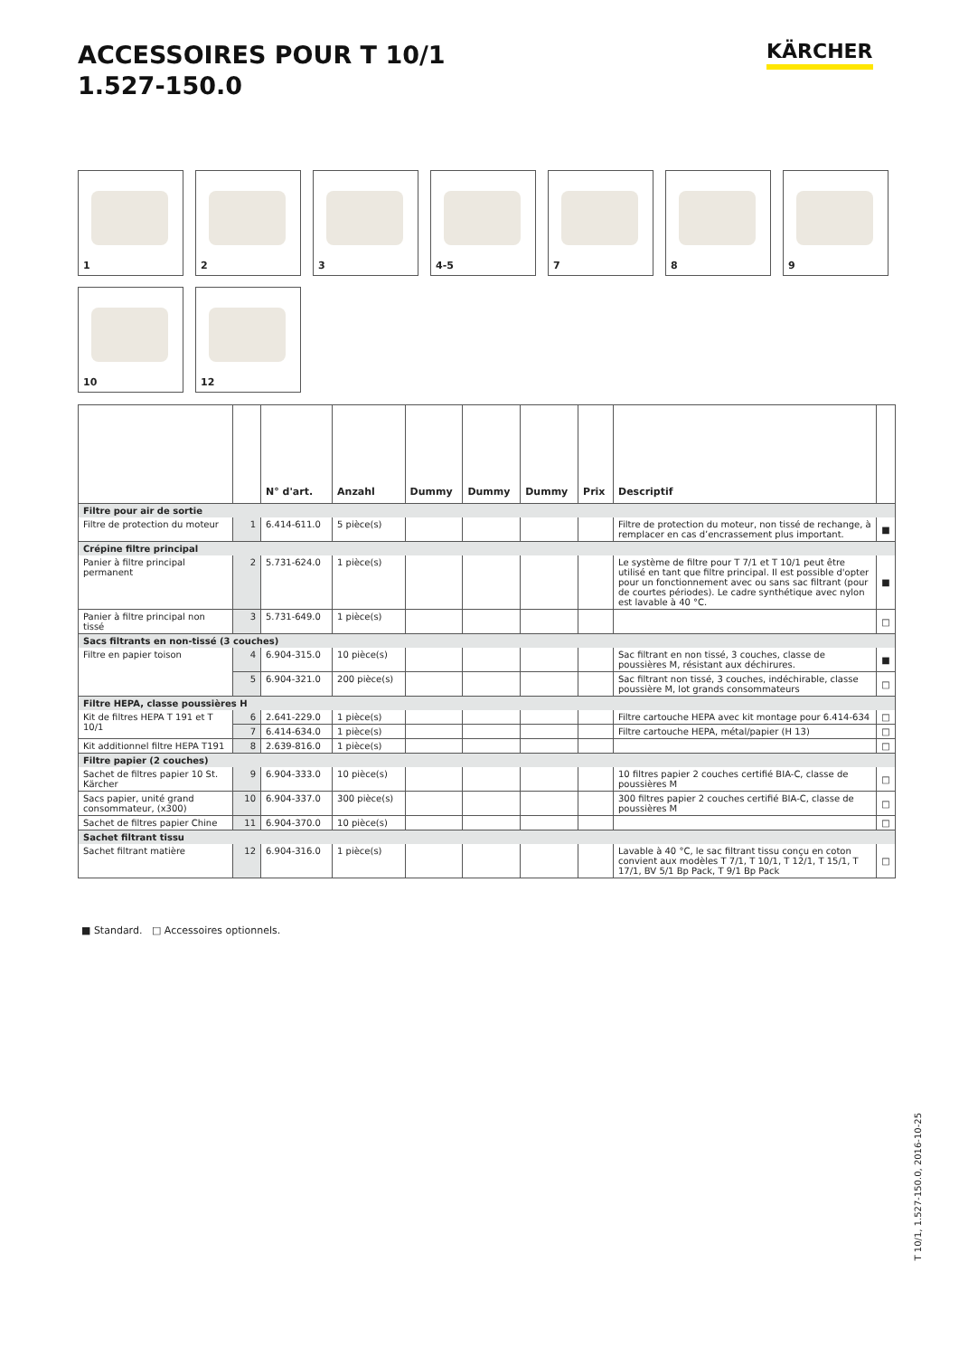ACCESSOIRES POUR T 10/1
1.527-150.0
KÄRCHER
1
2
3
4-5
7
8
9
10
12
| | | N° d'art. | Anzahl | Dummy | Dummy | Dummy | Prix | Descriptif | |
| --- | --- | --- | --- | --- | --- | --- | --- | --- | --- |
| Filtre pour air de sortie | | | | | | | | | |
| Filtre de protection du moteur | 1 | 6.414-611.0 | 5 pièce(s) | | | | | Filtre de protection du moteur, non tissé de rechange, à remplacer en cas d’encrassement plus important. | ■ |
| Crépine filtre principal | | | | | | | | | |
| Panier à filtre principal permanent | 2 | 5.731-624.0 | 1 pièce(s) | | | | | Le système de filtre pour T 7/1 et T 10/1 peut être utilisé en tant que filtre principal. Il est possible d'opter pour un fonctionnement avec ou sans sac filtrant (pour de courtes périodes). Le cadre synthétique avec nylon est lavable à 40 °C. | ■ |
| Panier à filtre principal non tissé | 3 | 5.731-649.0 | 1 pièce(s) | | | | | | □ |
| Sacs filtrants en non-tissé (3 couches) | | | | | | | | | |
| Filtre en papier toison | 4 | 6.904-315.0 | 10 pièce(s) | | | | | Sac filtrant en non tissé, 3 couches, classe de poussières M, résistant aux déchirures. | ■ |
| | 5 | 6.904-321.0 | 200 pièce(s) | | | | | Sac filtrant non tissé, 3 couches, indéchirable, classe poussière M, lot grands consommateurs | □ |
| Filtre HEPA, classe poussières H | | | | | | | | | |
| Kit de filtres HEPA T 191 et T 10/1 | 6 | 2.641-229.0 | 1 pièce(s) | | | | | Filtre cartouche HEPA avec kit montage pour 6.414-634 | □ |
| | 7 | 6.414-634.0 | 1 pièce(s) | | | | | Filtre cartouche HEPA, métal/papier (H 13) | □ |
| Kit additionnel filtre HEPA T191 | 8 | 2.639-816.0 | 1 pièce(s) | | | | | | □ |
| Filtre papier (2 couches) | | | | | | | | | |
| Sachet de filtres papier 10 St. Kärcher | 9 | 6.904-333.0 | 10 pièce(s) | | | | | 10 filtres papier 2 couches certifié BIA-C, classe de poussières M | □ |
| Sacs papier, unité grand consommateur, (x300) | 10 | 6.904-337.0 | 300 pièce(s) | | | | | 300 filtres papier 2 couches certifié BIA-C, classe de poussières M | □ |
| Sachet de filtres papier Chine | 11 | 6.904-370.0 | 10 pièce(s) | | | | | | □ |
| Sachet filtrant tissu | | | | | | | | | |
| Sachet filtrant matière | 12 | 6.904-316.0 | 1 pièce(s) | | | | | Lavable à 40 °C, le sac filtrant tissu conçu en coton convient aux modèles T 7/1, T 10/1, T 12/1, T 15/1, T 17/1, BV 5/1 Bp Pack, T 9/1 Bp Pack | □ |
■ Standard. □ Accessoires optionnels.
T 10/1, 1.527-150.0, 2016-10-25